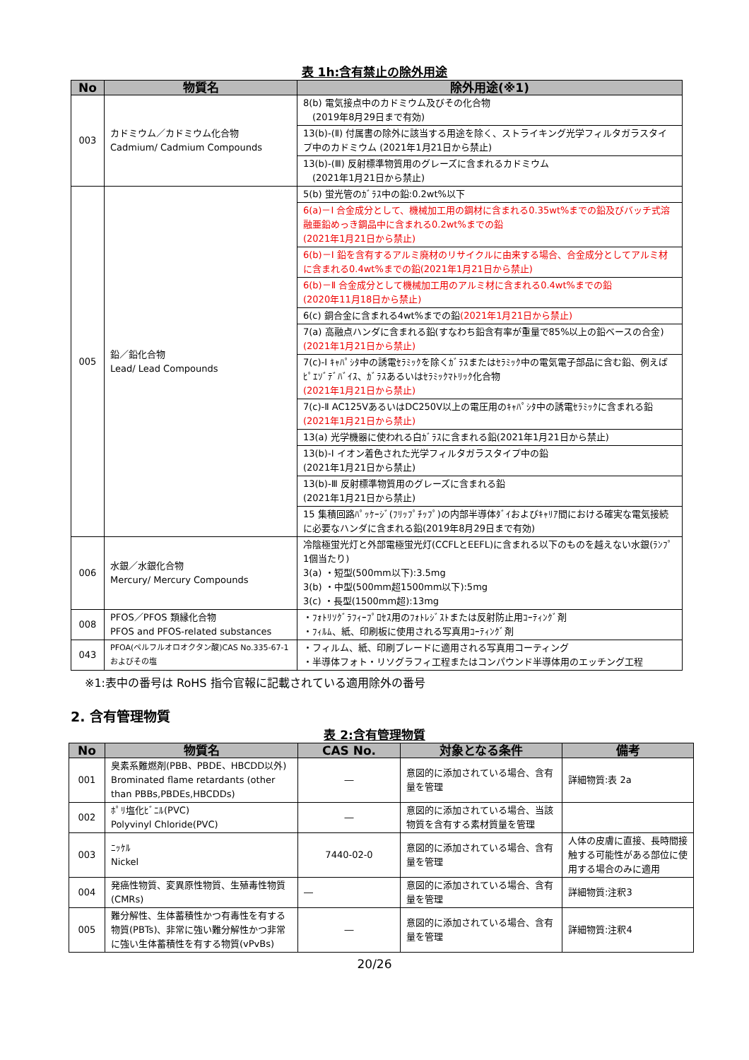表 1h:含有禁止の除外用途
| No | 物質名 | 除外用途(※1) |
| --- | --- | --- |
| 003 | カドミウム／カドミウム化合物 Cadmium/ Cadmium Compounds | 8(b) 電気接点中のカドミウム及びその化合物 (2019年8月29日まで有効) |
| | | 13(b)-(Ⅱ) 付属書の除外に該当する用途を除く、ストライキング光学フィルタガラスタイプ中のカドミウム (2021年1月21日から禁止) |
| | | 13(b)-(Ⅲ) 反射標準物質用のグレーズに含まれるカドミウム (2021年1月21日から禁止) |
| 005 | 鉛／鉛化合物 Lead/ Lead Compounds | 5(b) 蛍光管のｶﾞﾗｽ中の鉛:0.2wt%以下 |
| | | 6(a)－Ⅰ 合金成分として、機械加工用の鋼材に含まれる0.35wt%までの鉛及びバッチ式溶融亜鉛めっき鋼品中に含まれる0.2wt%までの鉛 (2021年1月21日から禁止) |
| | | 6(b)－Ⅰ 鉛を含有するアルミ廃材のリサイクルに由来する場合、合金成分としてアルミ材に含まれる0.4wt%までの鉛(2021年1月21日から禁止) |
| | | 6(b)－Ⅱ 合金成分として機械加工用のアルミ材に含まれる0.4wt%までの鉛 (2020年11月18日から禁止) |
| | | 6(c) 銅合金に含まれる4wt%までの鉛 (2021年1月21日から禁止) |
| | | 7(a) 高融点ハンダに含まれる鉛(すなわち鉛含有率が重量で85%以上の鉛ベースの合金) (2021年1月21日から禁止) |
| | | 7(c)-Ⅰ ｷｬﾊﾟｼﾀ中の誘電ｾﾗﾐｯｸを除くｶﾞﾗｽまたはｾﾗﾐｯｸ中の電気電子部品に含む鉛、例えばﾋﾟｴｿﾞﾃﾞﾊﾞｲｽ、ｶﾞﾗｽあるいはｾﾗﾐｯｸﾏﾄﾘｯｸ化合物 (2021年1月21日から禁止) |
| | | 7(c)-Ⅱ AC125VあるいはDC250V以上の電圧用のｷｬﾊﾟｼﾀ中の誘電ｾﾗﾐｯｸに含まれる鉛 (2021年1月21日から禁止) |
| | | 13(a) 光学機器に使われる白ｶﾞﾗｽに含まれる鉛(2021年1月21日から禁止) |
| | | 13(b)-Ⅰ イオン着色された光学フィルタガラスタイプ中の鉛 (2021年1月21日から禁止) |
| | | 13(b)-Ⅲ 反射標準物質用のグレーズに含まれる鉛 (2021年1月21日から禁止) |
| | | 15 集積回路ﾊﾟｯｹｰｼﾞ(ﾌﾘｯﾌﾟﾁｯﾌﾟ)の内部半導体ﾀﾞｲおよびｷｬﾘｱ間における確実な電気接続に必要なハンダに含まれる鉛(2019年8月29日まで有効) |
| 006 | 水銀／水銀化合物 Mercury/ Mercury Compounds | 冷陰極蛍光灯と外部電極蛍光灯(CCFLとEEFL)に含まれる以下のものを越えない水銀(ﾗﾝﾌﾟ1個当たり) 3(a) ・短型(500mm以下):3.5mg 3(b) ・中型(500mm超1500mm以下):5mg 3(c) ・長型(1500mm超):13mg |
| 008 | PFOS／PFOS 類縁化合物 PFOS and PFOS-related substances | ・ﾌｫﾄﾘｿｸﾞﾗﾌｨｰﾌﾟﾛｾｽ用のﾌｫﾄﾚｼﾞｽﾄまたは反射防止用ｺｰﾃｨﾝｸﾞ剤 ・ﾌｨﾙﾑ、紙、印刷板に使用される写真用ｺｰﾃｨﾝｸﾞ剤 |
| 043 | PFOA(ペルフルオロオクタン酸)CAS No.335-67-1およびその塩 | ・フィルム、紙、印刷ブレードに適用される写真用コーティング ・半導体フォト・リソグラフィ工程またはコンパウンド半導体用のエッチング工程 |
※1:表中の番号は RoHS 指令官報に記載されている適用除外の番号
2. 含有管理物質
表 2:含有管理物質
| No | 物質名 | CAS No. | 対象となる条件 | 備考 |
| --- | --- | --- | --- | --- |
| 001 | 臭素系難燃剤(PBB、PBDE、HBCDD以外) Brominated flame retardants (other than PBBs,PBDEs,HBCDDs) | ― | 意図的に添加されている場合、含有量を管理 | 詳細物質:表 2a |
| 002 | ﾎﾟﾘ塩化ﾋﾞﾆﾙ(PVC) Polyvinyl Chloride(PVC) | ― | 意図的に添加されている場合、当該物質を含有する素材質量を管理 | |
| 003 | ﾆｯｹﾙ Nickel | 7440-02-0 | 意図的に添加されている場合、含有量を管理 | 人体の皮膚に直接、長時間接触する可能性がある部位に使用する場合のみに適用 |
| 004 | 発癌性物質、変異原性物質、生殖毒性物質(CMRs) | ― | 意図的に添加されている場合、含有量を管理 | 詳細物質:注釈3 |
| 005 | 難分解性、生体蓄積性かつ有毒性を有する物質(PBTs)、非常に強い難分解性かつ非常に強い生体蓄積性を有する物質(vPvBs) | ― | 意図的に添加されている場合、含有量を管理 | 詳細物質:注釈4 |
20/26